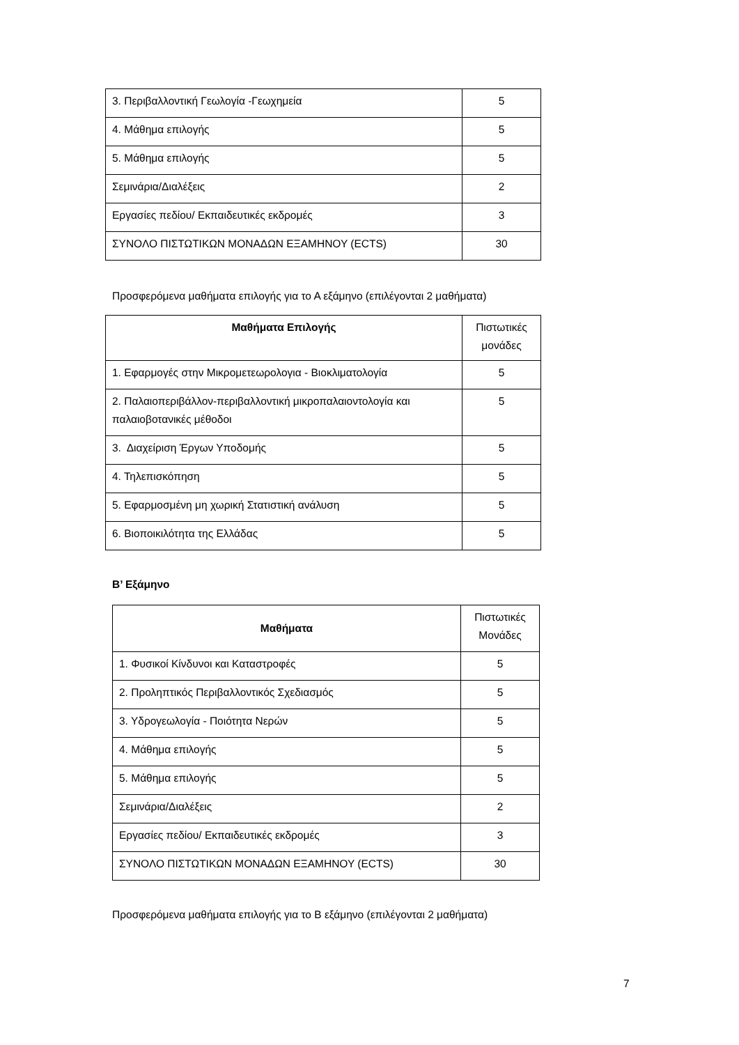| 3. Περιβαλλοντική Γεωλογία -Γεωχημεία | 5 |
| 4. Μάθημα επιλογής | 5 |
| 5. Μάθημα επιλογής | 5 |
| Σεμινάρια/Διαλέξεις | 2 |
| Εργασίες πεδίου/ Εκπαιδευτικές εκδρομές | 3 |
| ΣΥΝΟΛΟ ΠΙΣΤΩΤΙΚΩΝ ΜΟΝΑΔΩΝ ΕΞΑΜΗΝΟΥ (ECTS) | 30 |
Προσφερόμενα μαθήματα επιλογής για το Α εξάμηνο (επιλέγονται 2 μαθήματα)
| Μαθήματα Επιλογής | Πιστωτικές μονάδες |
| 1. Εφαρμογές στην Μικρομετεωρολογια - Βιοκλιματολογία | 5 |
| 2. Παλαιοπεριβάλλον-περιβαλλοντική μικροπαλαιοντολογία και παλαιοβοτανικές μέθοδοι | 5 |
| 3. Διαχείριση Έργων Υποδομής | 5 |
| 4. Τηλεπισκόπηση | 5 |
| 5. Εφαρμοσμένη μη χωρική Στατιστική ανάλυση | 5 |
| 6. Βιοποικιλότητα της Ελλάδας | 5 |
Β’ Εξάμηνο
| Μαθήματα | Πιστωτικές Μονάδες |
| 1. Φυσικοί Κίνδυνοι και Καταστροφές | 5 |
| 2. Προληπτικός Περιβαλλοντικός Σχεδιασμός | 5 |
| 3. Υδρογεωλογία - Ποιότητα Νερών | 5 |
| 4. Μάθημα επιλογής | 5 |
| 5. Μάθημα επιλογής | 5 |
| Σεμινάρια/Διαλέξεις | 2 |
| Εργασίες πεδίου/ Εκπαιδευτικές εκδρομές | 3 |
| ΣΥΝΟΛΟ ΠΙΣΤΩΤΙΚΩΝ ΜΟΝΑΔΩΝ ΕΞΑΜΗΝΟΥ (ECTS) | 30 |
Προσφερόμενα μαθήματα επιλογής για το Β εξάμηνο (επιλέγονται 2 μαθήματα)
7